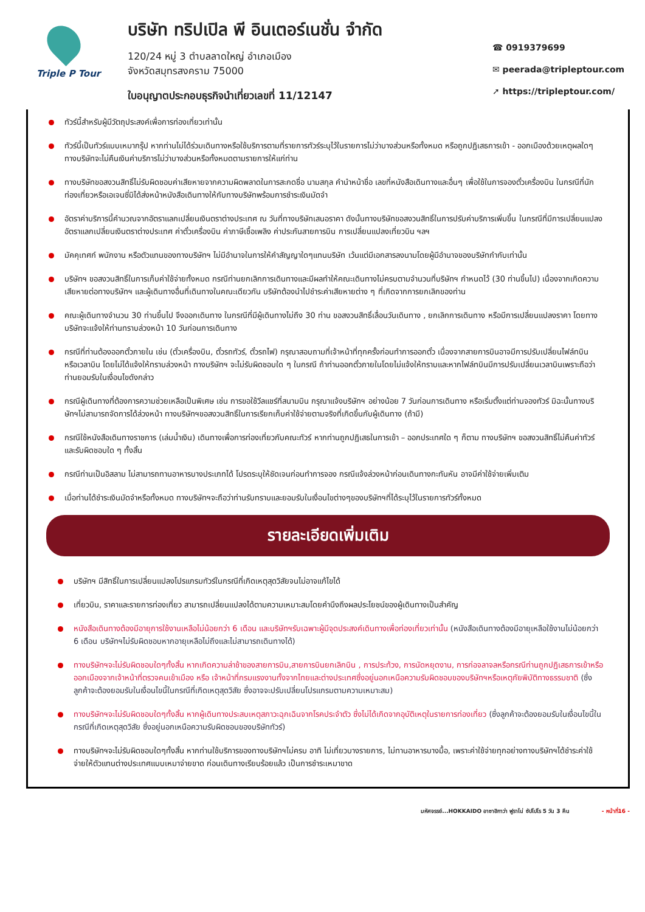Triple P Tour
บริษัท ทริปเปิล พี อินเตอร์เนชั่น จำกัด
120/24 หมู่ 3 ตำบลลาดใหญ่ อำเภอเมือง
จังหวัดสมุทรสงคราม 75000
ใบอนุญาตประกอบธุรกิจนำเที่ยวเลขที่ 11/12147
☎ 0919379699
✉ peerada@tripleptour.com
➚ https://tripleptour.com/
ทัวร์นี้สำหรับผู้มีวัตถุประสงค์เพื่อการท่องเที่ยวเท่านั้น
ทัวร์นี้เป็นทัวร์แบบเหมากรุ๊ป หากท่านไม่ได้ร่วมเดินทางหรือใช้บริการตามที่รายการทัวร์ระบุไว้ในรายการไม่ว่าบางส่วนหรือทั้งหมด หรือถูกปฏิเสธการเข้า - ออกเมืองด้วยเหตุผลใดๆ ทางบริษัทจะไม่คืนเงินค่าบริการไม่ว่าบางส่วนหรือทั้งหมดตามรายการให้แก่ท่าน
ทางบริษัทขอสงวนสิทธิ์ไม่รับผิดชอบค่าเสียหายจากความผิดพลาดในการสะกดชื่อ นามสกุล คำนำหน้าชื่อ เลขที่หนังสือเดินทางและอื่นๆ เพื่อใช้ในการจองตั๋วเครื่องบิน ในกรณีที่นักท่องเที่ยวหรือเอเจนซี่มิได้ส่งหน้าหนังสือเดินทางให้กับทางบริษัทพร้อมการชำระเงินมัดจำ
อัตราค่าบริการนี้คำนวณจากอัตราแลกเปลี่ยนเงินตราต่างประเทศ ณ วันที่ทางบริษัทเสนอราคา ดังนั้นทางบริษัทขอสงวนสิทธิ์ในการปรับค่าบริการเพิ่มขึ้น ในกรณีที่มีการเปลี่ยนแปลงอัตราแลกเปลี่ยนเงินตราต่างประเทศ ค่าตั๋วเครื่องบิน ค่าภาษีเชื้อเพลิง ค่าประกันสายการบิน การเปลี่ยนแปลงเที่ยวบิน ฯลฯ
มัคคุเทศก์ พนักงาน หรือตัวแทนของทางบริษัทฯ ไม่มีอำนาจในการให้คำสัญญาใดๆแทนบริษัท เว้นแต่มีเอกสารลงนามโดยผู้มีอำนาจของบริษัทกำกับเท่านั้น
บริษัทฯ ขอสงวนสิทธิ์ในการเก็บค่าใช้จ่ายทั้งหมด กรณีท่านยกเลิกการเดินทางและมีผลทำให้คณะเดินทางไม่ครบตามจำนวนที่บริษัทฯ กำหนดไว้ (30 ท่านขึ้นไป) เนื่องจากเกิดความเสียหายต่อทางบริษัทฯ และผู้เดินทางอื่นที่เดินทางในคณะเดียวกัน บริษัทต้องนำไปชำระค่าเสียหายต่าง ๆ ที่เกิดจากการยกเลิกของท่าน
คณะผู้เดินทางจำนวน 30 ท่านขึ้นไป จึงออกเดินทาง ในกรณีที่มีผู้เดินทางไม่ถึง 30 ท่าน ขอสงวนสิทธิ์เลื่อนวันเดินทาง , ยกเลิกการเดินทาง หรือมีการเปลี่ยนแปลงราคา โดยทางบริษัทจะแจ้งให้ท่านทราบล่วงหน้า 10 วันก่อนการเดินทาง
กรณีที่ท่านต้องออกตั๋วภายใน เช่น (ตั๋วเครื่องบิน, ตั๋วรถทัวร์, ตั๋วรถไฟ) กรุณาสอบถามที่เจ้าหน้าที่ทุกครั้งก่อนทำการออกตั๋ว เนื่องจากสายการบินอาจมีการปรับเปลี่ยนไฟล์ทบิน หรือเวลาบิน โดยไม่ได้แจ้งให้ทราบล่วงหน้า ทางบริษัทฯ จะไม่รับผิดชอบใด ๆ ในกรณี ถ้าท่านออกตั๋วภายในโดยไม่แจ้งให้ทราบและหากไฟล์ทบินมีการปรับเปลี่ยนเวลาบินเพราะถือว่าท่านยอมรับในเงื่อนไขดังกล่าว
กรณีผู้เดินทางที่ต้องการความช่วยเหลือเป็นพิเศษ เช่น การขอใช้วีลแชร์ที่สนามบิน กรุณาแจ้งบริษัทฯ อย่างน้อย 7 วันก่อนการเดินทาง หรือเริ่มตั้งแต่ท่านจองทัวร์ มิฉะนั้นทางบริษัทฯไม่สามารถจัดการได้ล่วงหน้า ทางบริษัทฯขอสงวนสิทธิ์ในการเรียกเก็บค่าใช้จ่ายตามจริงที่เกิดขึ้นกับผู้เดินทาง (ถ้ามี)
กรณีใช้หนังสือเดินทางราชการ (เล่มน้ำเงิน) เดินทางเพื่อการท่องเที่ยวกับคณะทัวร์ หากท่านถูกปฏิเสธในการเข้า – ออกประเทศใด ๆ ก็ตาม ทางบริษัทฯ ขอสงวนสิทธิ์ไม่คืนค่าทัวร์และรับผิดชอบใด ๆ ทั้งสิ้น
กรณีท่านเป็นอิสลาม ไม่สามารถทานอาหารบางประเภทได้ โปรดระบุให้ชัดเจนก่อนทำการจอง กรณีแจ้งล่วงหน้าก่อนเดินทางกะทันหัน อาจมีค่าใช้จ่ายเพิ่มเติม
เมื่อท่านได้ชำระเงินมัดจำหรือทั้งหมด ทางบริษัทฯจะถือว่าท่านรับทราบและยอมรับในเงื่อนไขต่างๆของบริษัทฯที่ได้ระบุไว้ในรายการทัวร์ทั้งหมด
รายละเอียดเพิ่มเติม
บริษัทฯ มีสิทธิ์ในการเปลี่ยนแปลงโปรแกรมทัวร์ในกรณีที่เกิดเหตุสุดวิสัยจนไม่อาจแก้ไขได้
เที่ยวบิน, ราคาและรายการท่องเที่ยว สามารถเปลี่ยนแปลงได้ตามความเหมาะสมโดยคำนึงถึงผลประโยชน์ของผู้เดินทางเป็นสำคัญ
หนังสือเดินทางต้องมีอายุการใช้งานเหลือไม่น้อยกว่า 6 เดือน และบริษัทฯรับเฉพาะผู้มีจุดประสงค์เดินทางเพื่อท่องเที่ยวเท่านั้น (หนังสือเดินทางต้องมีอายุเหลือใช้งานไม่น้อยกว่า 6 เดือน บริษัทฯไม่รับผิดชอบหากอายุเหลือไม่ถึงและไม่สามารถเดินทางได้)
ทางบริษัทฯจะไม่รับผิดชอบใดๆทั้งสิ้น หากเกิดความล่าช้าของสายการบิน,สายการบินยกเลิกบิน , การประท้วง, การนัดหยุดงาน, การก่อจลาจลหรือกรณีท่านถูกปฏิเสธการเข้าหรือออกเมืองจากเจ้าหน้าที่ตรวจคนเข้าเมือง หรือ เจ้าหน้าที่กรมแรงงานทั้งจากไทยและต่างประเทศซึ่งอยู่นอกเหนือความรับผิดชอบของบริษัทฯหรือเหตุภัยพิบัติทางธรรมชาติ (ซึ่งลูกค้าจะต้องยอมรับในเงื่อนไขนี้ในกรณีที่เกิดเหตุสุดวิสัย ซึ่งอาจจะปรับเปลี่ยนโปรแกรมตามความเหมาะสม)
ทางบริษัทฯจะไม่รับผิดชอบใดๆทั้งสิ้น หากผู้เดินทางประสบเหตุสภาวะฉุกเฉินจากโรคประจำตัว ซึ่งไม่ได้เกิดจากอุบัติเหตุในรายการท่องเที่ยว (ซึ่งลูกค้าจะต้องยอมรับในเงื่อนไขนี้ในกรณีที่เกิดเหตุสุดวิสัย ซึ่งอยู่นอกเหนือความรับผิดชอบของบริษัททัวร์)
ทางบริษัทฯจะไม่รับผิดชอบใดๆทั้งสิ้น หากท่านใช้บริการของทางบริษัทฯไม่ครบ อาทิ ไม่เที่ยวบางรายการ, ไม่ทานอาหารบางมื้อ, เพราะค่าใช้จ่ายทุกอย่างทางบริษัทฯได้ชำระค่าใช้จ่ายให้ตัวแทนต่างประเทศแบบเหมาจ่ายขาด ก่อนเดินทางเรียบร้อยแล้ว เป็นการชำระเหมาขาด
มหัศจรรย์...HOKKAIDO อาซาฮิกาว่า ฟูราโน่ ซัปโปโร 5 วัน 3 คืน - หน้าที่16 -